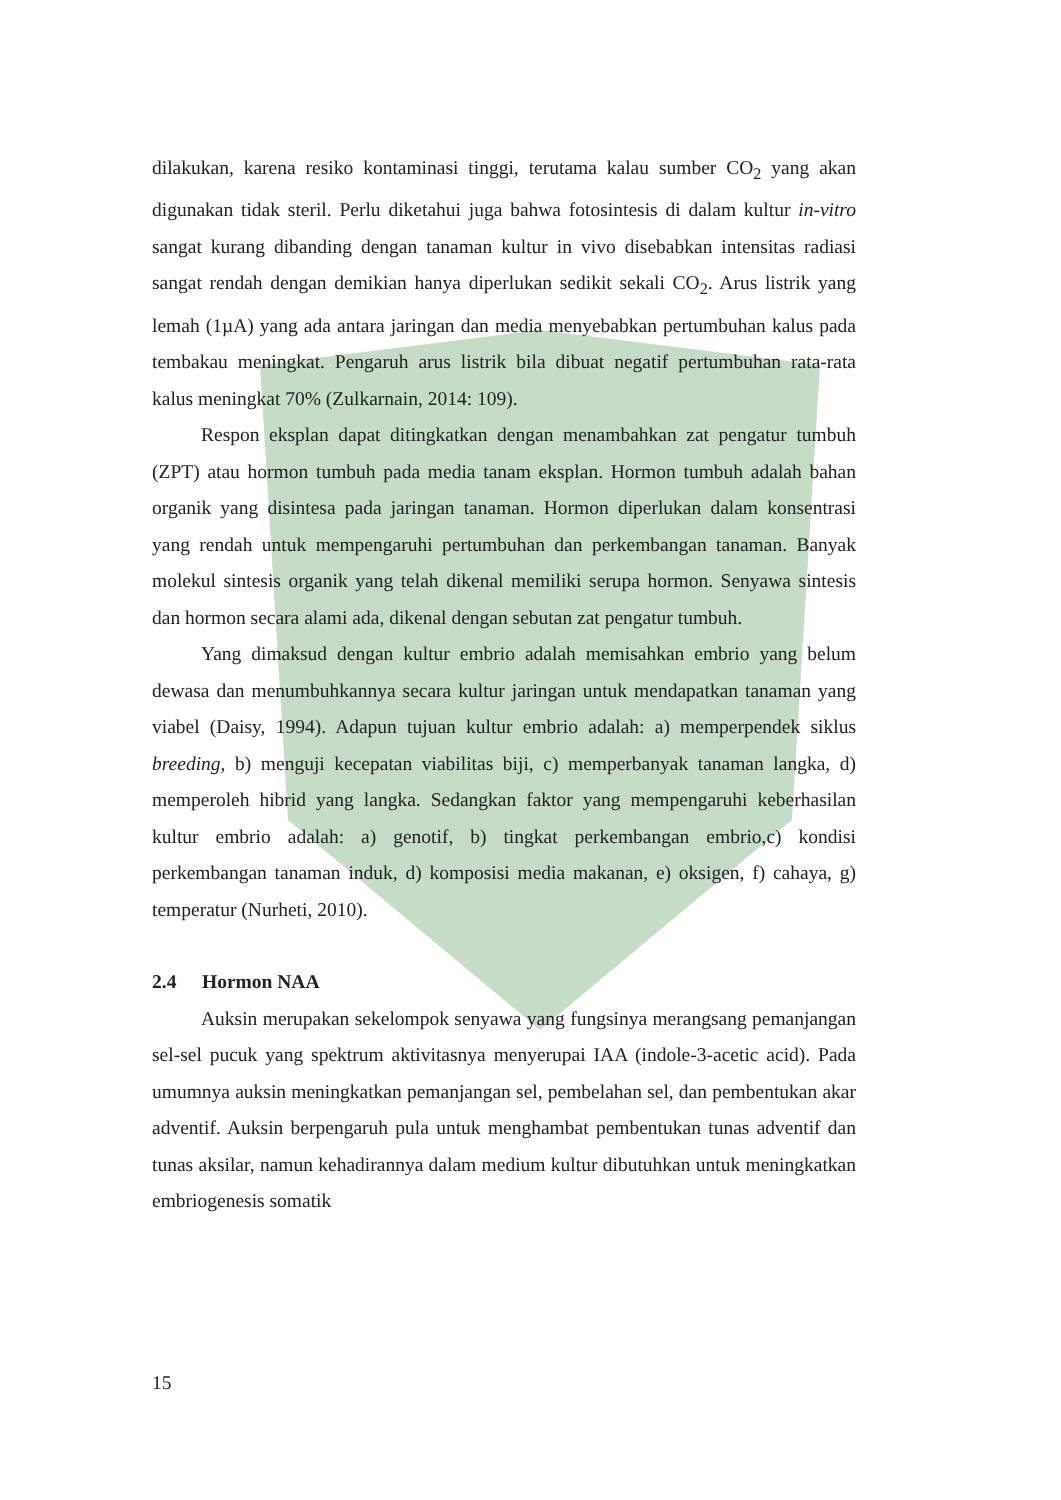dilakukan, karena resiko kontaminasi tinggi, terutama kalau sumber CO<sub>2</sub> yang akan digunakan tidak steril. Perlu diketahui juga bahwa fotosintesis di dalam kultur in-vitro sangat kurang dibanding dengan tanaman kultur in vivo disebabkan intensitas radiasi sangat rendah dengan demikian hanya diperlukan sedikit sekali CO<sub>2</sub>. Arus listrik yang lemah (1µA) yang ada antara jaringan dan media menyebabkan pertumbuhan kalus pada tembakau meningkat. Pengaruh arus listrik bila dibuat negatif pertumbuhan rata-rata kalus meningkat 70% (Zulkarnain, 2014: 109).
Respon eksplan dapat ditingkatkan dengan menambahkan zat pengatur tumbuh (ZPT) atau hormon tumbuh pada media tanam eksplan. Hormon tumbuh adalah bahan organik yang disintesa pada jaringan tanaman. Hormon diperlukan dalam konsentrasi yang rendah untuk mempengaruhi pertumbuhan dan perkembangan tanaman. Banyak molekul sintesis organik yang telah dikenal memiliki serupa hormon. Senyawa sintesis dan hormon secara alami ada, dikenal dengan sebutan zat pengatur tumbuh.
Yang dimaksud dengan kultur embrio adalah memisahkan embrio yang belum dewasa dan menumbuhkannya secara kultur jaringan untuk mendapatkan tanaman yang viabel (Daisy, 1994). Adapun tujuan kultur embrio adalah: a) memperpendek siklus breeding, b) menguji kecepatan viabilitas biji, c) memperbanyak tanaman langka, d) memperoleh hibrid yang langka. Sedangkan faktor yang mempengaruhi keberhasilan kultur embrio adalah: a) genotif, b) tingkat perkembangan embrio,c) kondisi perkembangan tanaman induk, d) komposisi media makanan, e) oksigen, f) cahaya, g) temperatur (Nurheti, 2010).
2.4 Hormon NAA
Auksin merupakan sekelompok senyawa yang fungsinya merangsang pemanjangan sel-sel pucuk yang spektrum aktivitasnya menyerupai IAA (indole-3-acetic acid). Pada umumnya auksin meningkatkan pemanjangan sel, pembelahan sel, dan pembentukan akar adventif. Auksin berpengaruh pula untuk menghambat pembentukan tunas adventif dan tunas aksilar, namun kehadirannya dalam medium kultur dibutuhkan untuk meningkatkan embriogenesis somatik
15